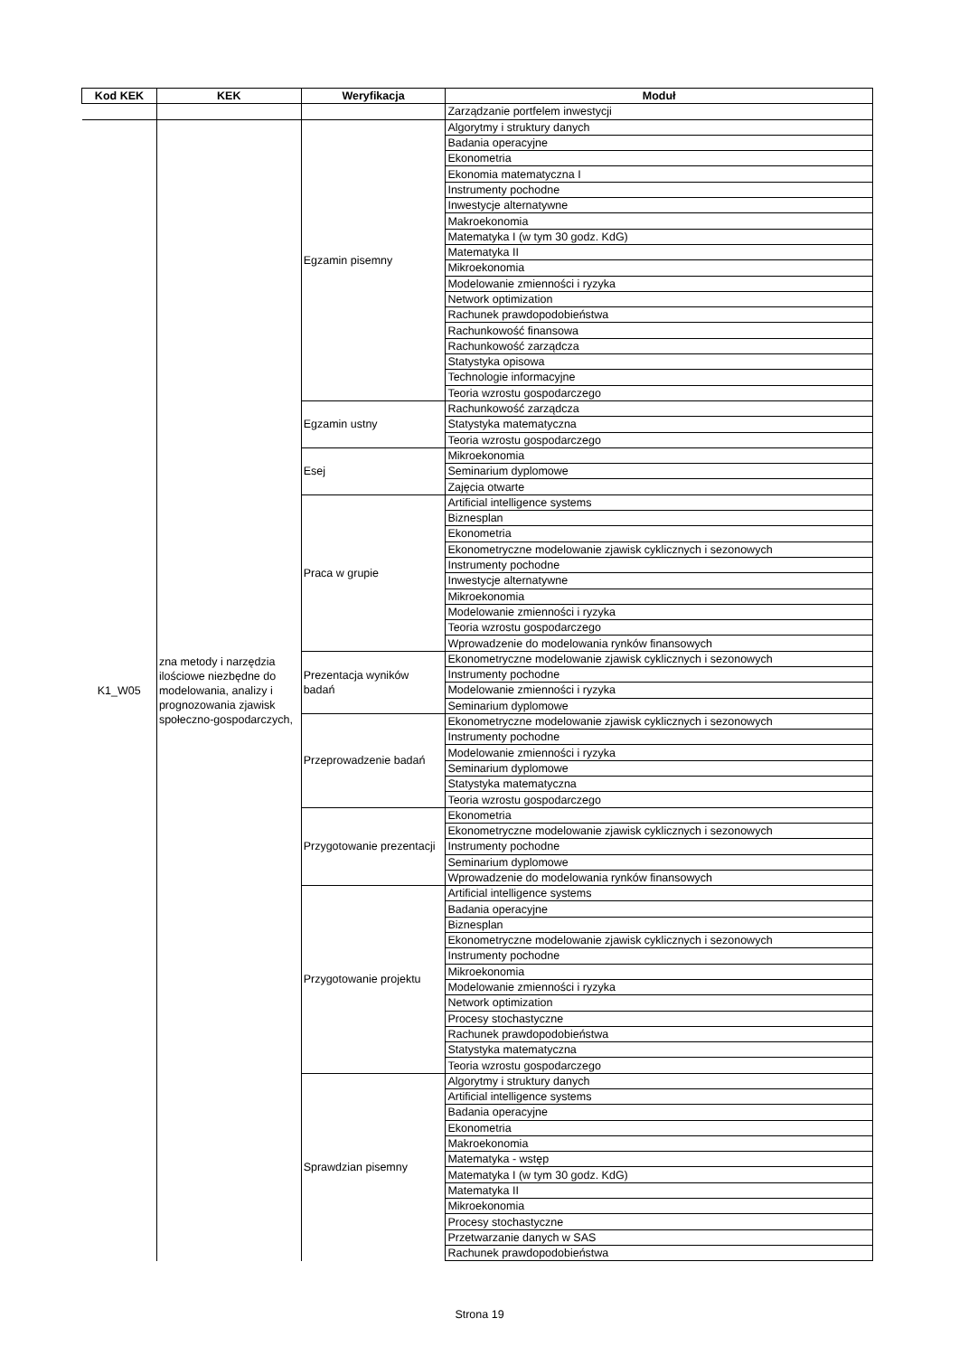| Kod KEK | KEK | Weryfikacja | Moduł |
| --- | --- | --- | --- |
| | | | Zarządzanie portfelem inwestycji |
| K1_W05 | zna metody i narzędzia ilościowe niezbędne do modelowania, analizy i prognozowania zjawisk społeczno-gospodarczych, | Egzamin pisemny | Algorytmy i struktury danych |
| | | | Badania operacyjne |
| | | | Ekonometria |
| | | | Ekonomia matematyczna I |
| | | | Instrumenty pochodne |
| | | | Inwestycje alternatywne |
| | | | Makroekonomia |
| | | | Matematyka I (w tym 30 godz. KdG) |
| | | | Matematyka II |
| | | | Mikroekonomia |
| | | | Modelowanie zmienności i ryzyka |
| | | | Network optimization |
| | | | Rachunek prawdopodobieństwa |
| | | | Rachunkowość finansowa |
| | | | Rachunkowość zarządcza |
| | | | Statystyka opisowa |
| | | | Technologie informacyjne |
| | | | Teoria wzrostu gospodarczego |
| | | Egzamin ustny | Rachunkowość zarządcza |
| | | | Statystyka matematyczna |
| | | | Teoria wzrostu gospodarczego |
| | | Esej | Mikroekonomia |
| | | | Seminarium dyplomowe |
| | | | Zajęcia otwarte |
| | | Praca w grupie | Artificial intelligence systems |
| | | | Biznesplan |
| | | | Ekonometria |
| | | | Ekonometryczne modelowanie zjawisk cyklicznych i sezonowych |
| | | | Instrumenty pochodne |
| | | | Inwestycje alternatywne |
| | | | Mikroekonomia |
| | | | Modelowanie zmienności i ryzyka |
| | | | Teoria wzrostu gospodarczego |
| | | | Wprowadzenie do modelowania rynków finansowych |
| | | Prezentacja wyników badań | Ekonometryczne modelowanie zjawisk cyklicznych i sezonowych |
| | | | Instrumenty pochodne |
| | | | Modelowanie zmienności i ryzyka |
| | | | Seminarium dyplomowe |
| | | Przeprowadzenie badań | Ekonometryczne modelowanie zjawisk cyklicznych i sezonowych |
| | | | Instrumenty pochodne |
| | | | Modelowanie zmienności i ryzyka |
| | | | Seminarium dyplomowe |
| | | | Statystyka matematyczna |
| | | | Teoria wzrostu gospodarczego |
| | | Przygotowanie prezentacji | Ekonometria |
| | | | Ekonometryczne modelowanie zjawisk cyklicznych i sezonowych |
| | | | Instrumenty pochodne |
| | | | Seminarium dyplomowe |
| | | | Wprowadzenie do modelowania rynków finansowych |
| | | Przygotowanie projektu | Artificial intelligence systems |
| | | | Badania operacyjne |
| | | | Biznesplan |
| | | | Ekonometryczne modelowanie zjawisk cyklicznych i sezonowych |
| | | | Instrumenty pochodne |
| | | | Mikroekonomia |
| | | | Modelowanie zmienności i ryzyka |
| | | | Network optimization |
| | | | Procesy stochastyczne |
| | | | Rachunek prawdopodobieństwa |
| | | | Statystyka matematyczna |
| | | | Teoria wzrostu gospodarczego |
| | | Sprawdzian pisemny | Algorytmy i struktury danych |
| | | | Artificial intelligence systems |
| | | | Badania operacyjne |
| | | | Ekonometria |
| | | | Makroekonomia |
| | | | Matematyka - wstęp |
| | | | Matematyka I (w tym 30 godz. KdG) |
| | | | Matematyka II |
| | | | Mikroekonomia |
| | | | Procesy stochastyczne |
| | | | Przetwarzanie danych w SAS |
| | | | Rachunek prawdopodobieństwa |
Strona 19